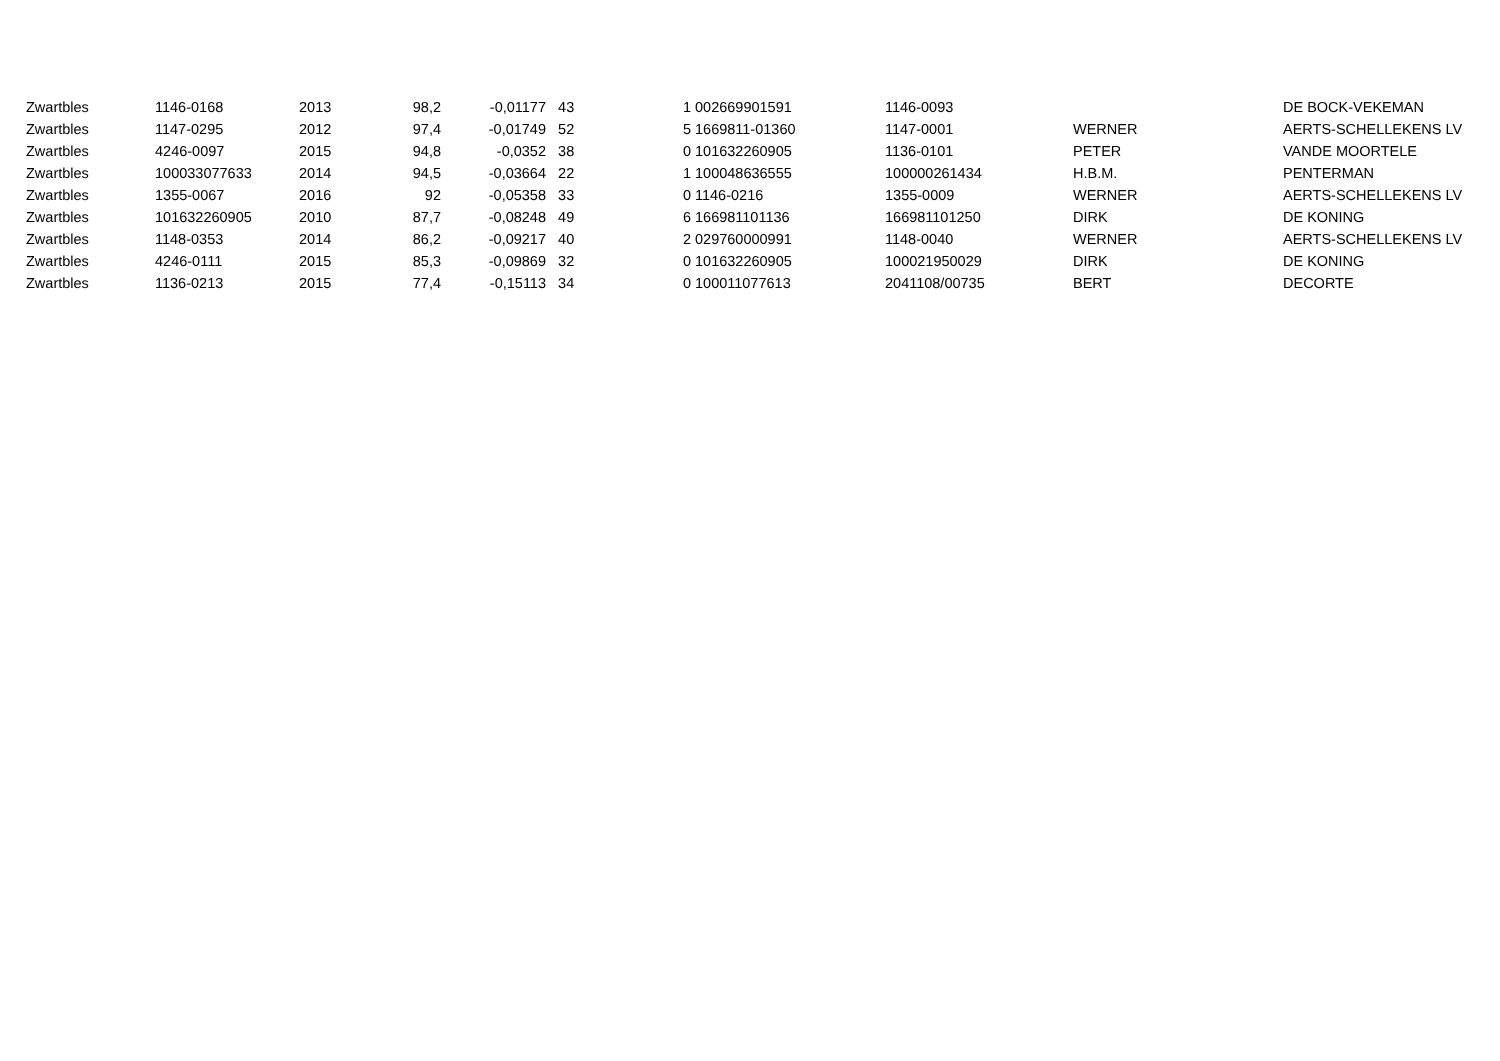| Zwartbles | 1146-0168 | 2013 | 98,2 | -0,01177 | 43 | 1 | 002669901591 | 1146-0093 | | DE BOCK-VEKEMAN |
| Zwartbles | 1147-0295 | 2012 | 97,4 | -0,01749 | 52 | 5 | 1669811-01360 | 1147-0001 | WERNER | AERTS-SCHELLEKENS LV |
| Zwartbles | 4246-0097 | 2015 | 94,8 | -0,0352 | 38 | 0 | 101632260905 | 1136-0101 | PETER | VANDE MOORTELE |
| Zwartbles | 100033077633 | 2014 | 94,5 | -0,03664 | 22 | 1 | 100048636555 | 100000261434 | H.B.M. | PENTERMAN |
| Zwartbles | 1355-0067 | 2016 | 92 | -0,05358 | 33 | 0 | 1146-0216 | 1355-0009 | WERNER | AERTS-SCHELLEKENS LV |
| Zwartbles | 101632260905 | 2010 | 87,7 | -0,08248 | 49 | 6 | 166981101136 | 166981101250 | DIRK | DE KONING |
| Zwartbles | 1148-0353 | 2014 | 86,2 | -0,09217 | 40 | 2 | 029760000991 | 1148-0040 | WERNER | AERTS-SCHELLEKENS LV |
| Zwartbles | 4246-0111 | 2015 | 85,3 | -0,09869 | 32 | 0 | 101632260905 | 100021950029 | DIRK | DE KONING |
| Zwartbles | 1136-0213 | 2015 | 77,4 | -0,15113 | 34 | 0 | 100011077613 | 2041108/00735 | BERT | DECORTE |